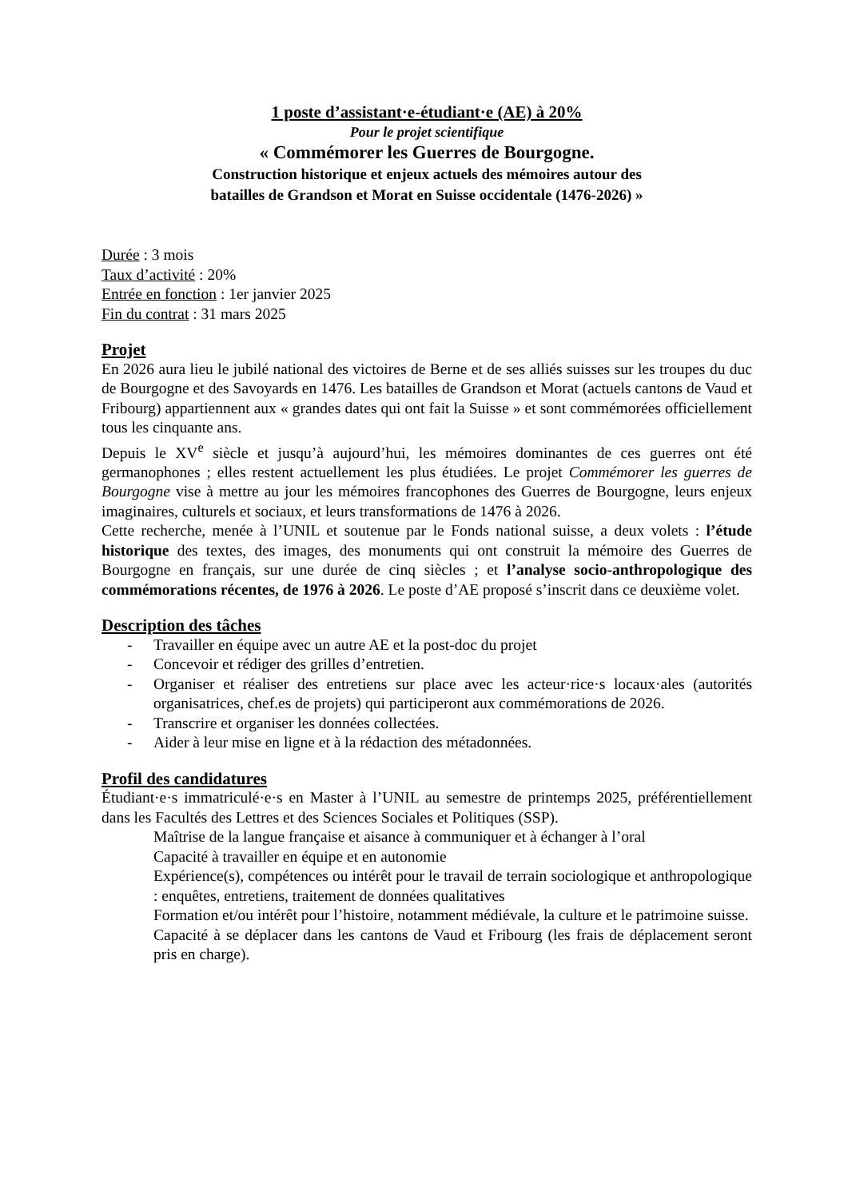1 poste d’assistant·e-étudiant·e (AE) à 20%
Pour le projet scientifique
« Commémorer les Guerres de Bourgogne.
Construction historique et enjeux actuels des mémoires autour des
batailles de Grandson et Morat en Suisse occidentale (1476-2026) »
Durée : 3 mois
Taux d’activité : 20%
Entrée en fonction : 1er janvier 2025
Fin du contrat : 31 mars 2025
Projet
En 2026 aura lieu le jubilé national des victoires de Berne et de ses alliés suisses sur les troupes du duc de Bourgogne et des Savoyards en 1476. Les batailles de Grandson et Morat (actuels cantons de Vaud et Fribourg) appartiennent aux « grandes dates qui ont fait la Suisse » et sont commémorées officiellement tous les cinquante ans.
Depuis le XV<sup>e</sup> siècle et jusqu’à aujourd’hui, les mémoires dominantes de ces guerres ont été germanophones ; elles restent actuellement les plus étudiées. Le projet Commémorer les guerres de Bourgogne vise à mettre au jour les mémoires francophones des Guerres de Bourgogne, leurs enjeux imaginaires, culturels et sociaux, et leurs transformations de 1476 à 2026.
Cette recherche, menée à l’UNIL et soutenue par le Fonds national suisse, a deux volets : l’étude historique des textes, des images, des monuments qui ont construit la mémoire des Guerres de Bourgogne en français, sur une durée de cinq siècles ; et l’analyse socio-anthropologique des commémorations récentes, de 1976 à 2026. Le poste d’AE proposé s’inscrit dans ce deuxième volet.
Description des tâches
- Travailler en équipe avec un autre AE et la post-doc du projet
- Concevoir et rédiger des grilles d’entretien.
- Organiser et réaliser des entretiens sur place avec les acteur·rice·s locaux·ales (autorités organisatrices, chef.es de projets) qui participeront aux commémorations de 2026.
- Transcrire et organiser les données collectées.
- Aider à leur mise en ligne et à la rédaction des métadonnées.
Profil des candidatures
Étudiant·e·s immatriculé·e·s en Master à l’UNIL au semestre de printemps 2025, préférentiellement dans les Facultés des Lettres et des Sciences Sociales et Politiques (SSP).
Maîtrise de la langue française et aisance à communiquer et à échanger à l’oral
Capacité à travailler en équipe et en autonomie
Expérience(s), compétences ou intérêt pour le travail de terrain sociologique et anthropologique : enquêtes, entretiens, traitement de données qualitatives
Formation et/ou intérêt pour l’histoire, notamment médiévale, la culture et le patrimoine suisse.
Capacité à se déplacer dans les cantons de Vaud et Fribourg (les frais de déplacement seront pris en charge).